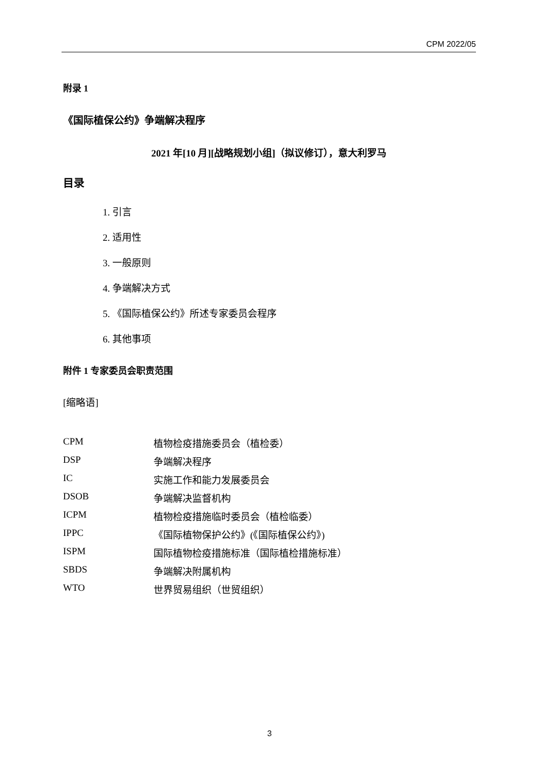CPM 2022/05
附录 1
《国际植保公约》争端解决程序
2021 年[10 月][战略规划小组]（拟议修订），意大利罗马
目录
1. 引言
2. 适用性
3. 一般原则
4. 争端解决方式
5. 《国际植保公约》所述专家委员会程序
6. 其他事项
附件 1 专家委员会职责范围
[缩略语]
| CPM | 植物检疫措施委员会（植检委） |
| DSP | 争端解决程序 |
| IC | 实施工作和能力发展委员会 |
| DSOB | 争端解决监督机构 |
| ICPM | 植物检疫措施临时委员会（植检临委） |
| IPPC | 《国际植物保护公约》(《国际植保公约》) |
| ISPM | 国际植物检疫措施标准（国际植检措施标准） |
| SBDS | 争端解决附属机构 |
| WTO | 世界贸易组织（世贸组织） |
3